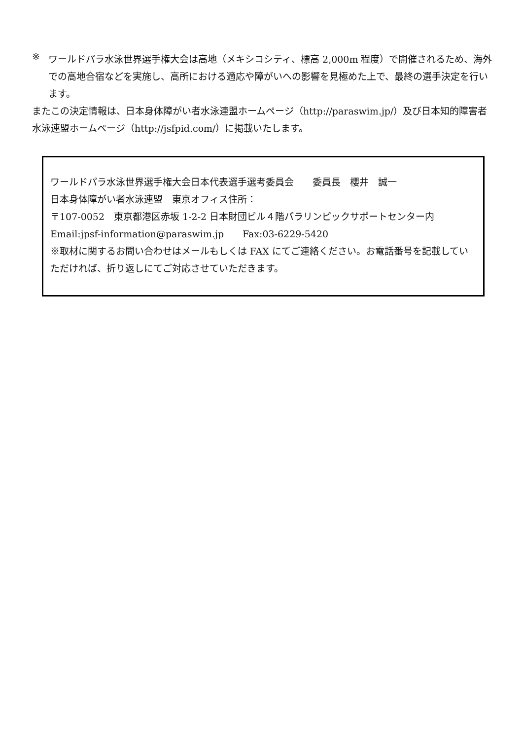※
ワールドパラ水泳世界選手権大会は高地（メキシコシティ、標高 2,000m 程度）で開催されるため、海外での高地合宿などを実施し、高所における適応や障がいへの影響を見極めた上で、最終の選手決定を行います。
またこの決定情報は、日本身体障がい者水泳連盟ホームページ（http://paraswim.jp/）及び日本知的障害者水泳連盟ホームページ（http://jsfpid.com/）に掲載いたします。
ワールドパラ水泳世界選手権大会日本代表選手選考委員会　　委員長　櫻井　誠一
日本身体障がい者水泳連盟　東京オフィス住所：
〒107-0052　東京都港区赤坂 1-2-2 日本財団ビル４階パラリンピックサポートセンター内
Email:jpsf-information@paraswim.jp　　Fax:03-6229-5420
※取材に関するお問い合わせはメールもしくは FAX にてご連絡ください。お電話番号を記載していただければ、折り返しにてご対応させていただきます。